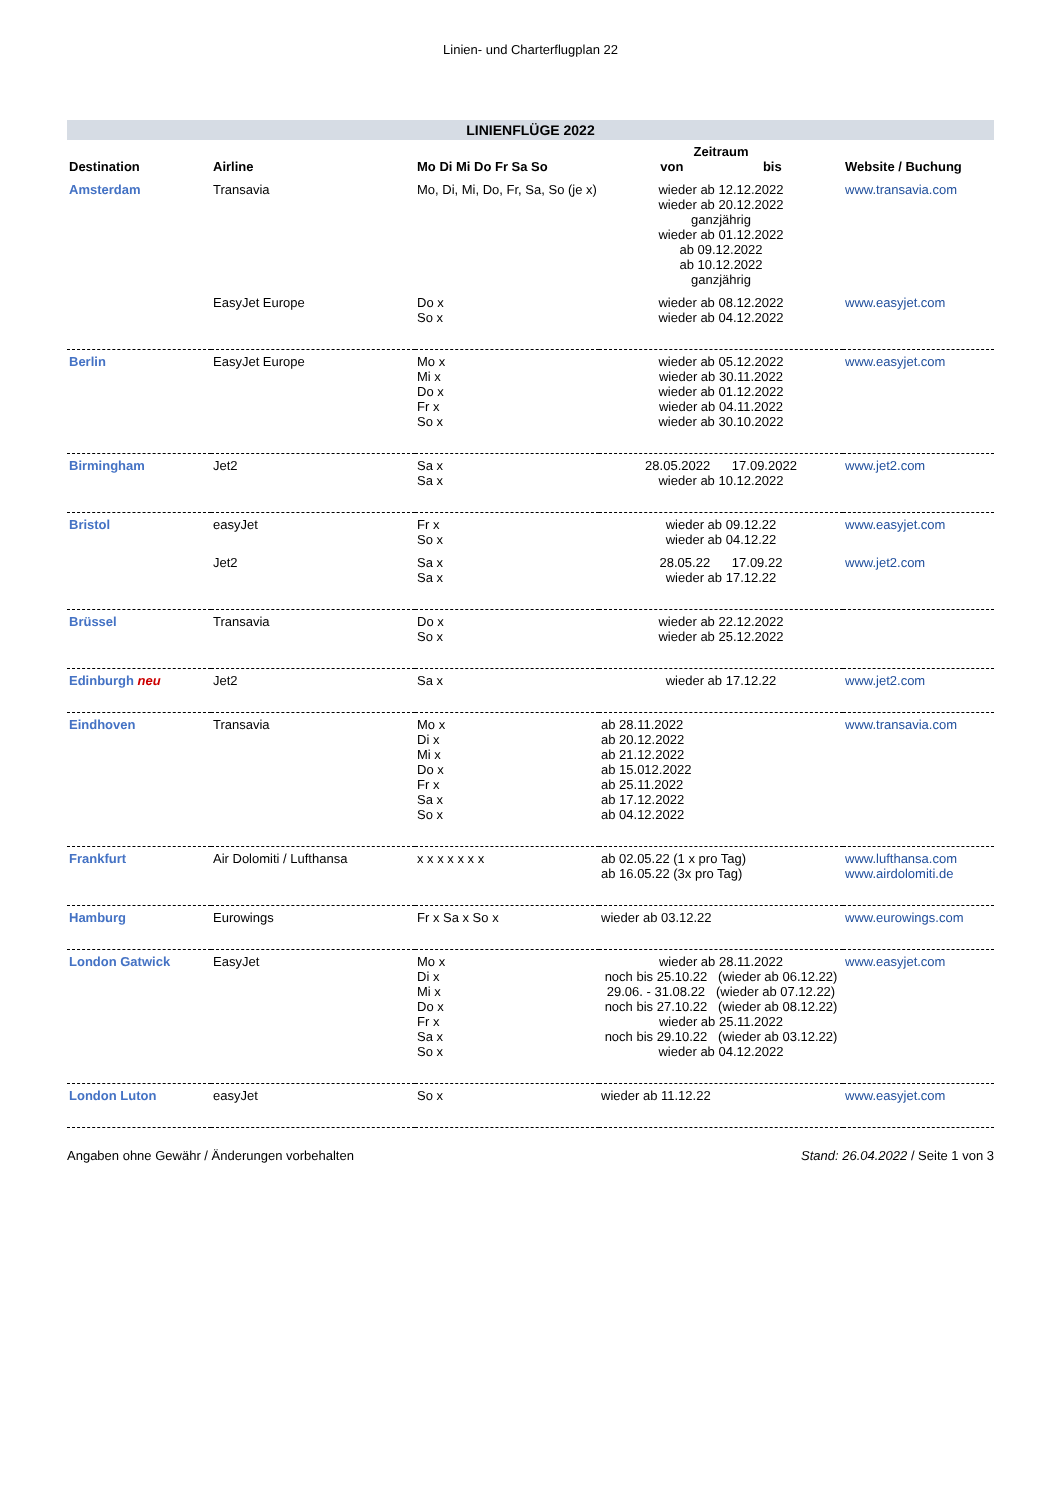Linien- und Charterflugplan 22
LINIENFLÜGE 2022
| Destination | Airline | Mo Di Mi Do Fr Sa So | Zeitraum von bis | Website / Buchung |
| --- | --- | --- | --- | --- |
| Amsterdam | Transavia | Mo, Di, Mi, Do, Fr, Sa, So (je x) | wieder ab 12.12.2022 wieder ab 20.12.2022 ganzjährig wieder ab 01.12.2022 ab 09.12.2022 ab 10.12.2022 ganzjährig | www.transavia.com |
| | EasyJet Europe | Do x So x | wieder ab 08.12.2022 wieder ab 04.12.2022 | www.easyjet.com |
| Berlin | EasyJet Europe | Mo x Mi x Do x Fr x So x | wieder ab 05.12.2022 wieder ab 30.11.2022 wieder ab 01.12.2022 wieder ab 04.11.2022 wieder ab 30.10.2022 | www.easyjet.com |
| Birmingham | Jet2 | Sa x Sa x | 28.05.2022 17.09.2022 wieder ab 10.12.2022 | www.jet2.com |
| Bristol | easyJet | Fr x So x | wieder ab 09.12.22 wieder ab 04.12.22 | www.easyjet.com |
| | Jet2 | Sa x Sa x | 28.05.22 17.09.22 wieder ab 17.12.22 | www.jet2.com |
| Brüssel | Transavia | Do x So x | wieder ab 22.12.2022 wieder ab 25.12.2022 | |
| Edinburgh neu | Jet2 | Sa x | wieder ab 17.12.22 | www.jet2.com |
| Eindhoven | Transavia | Mo x Di x Mi x Do x Fr x Sa x So x | ab 28.11.2022 ab 20.12.2022 ab 21.12.2022 ab 15.012.2022 ab 25.11.2022 ab 17.12.2022 ab 04.12.2022 | www.transavia.com |
| Frankfurt | Air Dolomiti / Lufthansa | x x x x x x x | ab 02.05.22 (1 x pro Tag) ab 16.05.22 (3x pro Tag) | www.lufthansa.com www.airdolomiti.de |
| Hamburg | Eurowings | Fr x Sa x So x | wieder ab 03.12.22 | www.eurowings.com |
| London Gatwick | EasyJet | Mo x Di x Mi x Do x Fr x Sa x So x | wieder ab 28.11.2022 noch bis 25.10.22 (wieder ab 06.12.22) 29.06. - 31.08.22 (wieder ab 07.12.22) noch bis 27.10.22 (wieder ab 08.12.22) wieder ab 25.11.2022 noch bis 29.10.22 (wieder ab 03.12.22) wieder ab 04.12.2022 | www.easyjet.com |
| London Luton | easyJet | So x | wieder ab 11.12.22 | www.easyjet.com |
Angaben ohne Gewähr / Änderungen vorbehalten Stand: 26.04.2022 / Seite 1 von 3